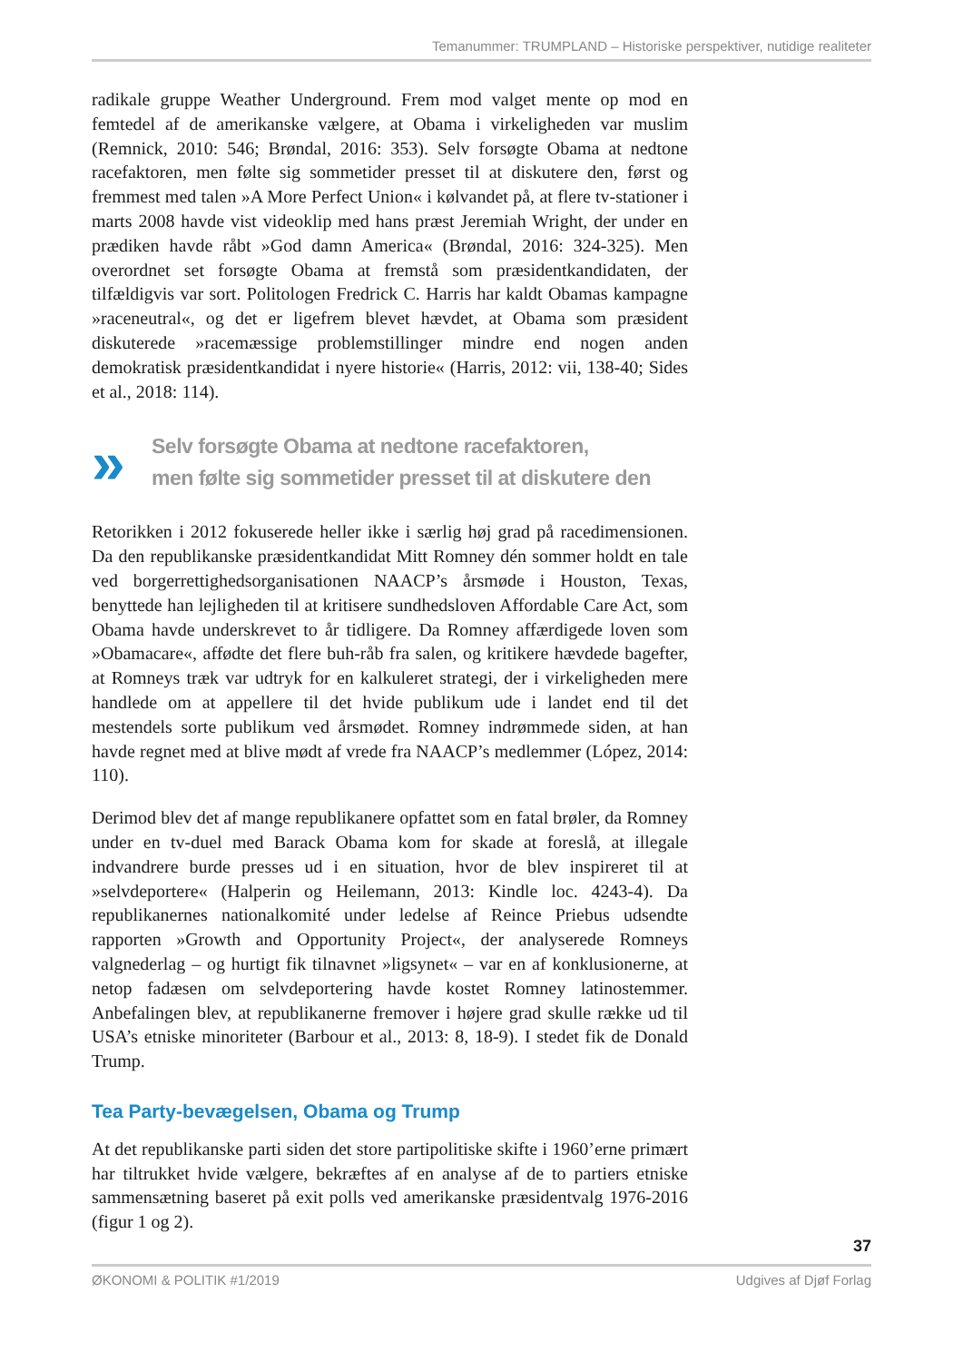Temanummer: TRUMPLAND – Historiske perspektiver, nutidige realiteter
radikale gruppe Weather Underground. Frem mod valget mente op mod en femtedel af de amerikanske vælgere, at Obama i virkeligheden var muslim (Remnick, 2010: 546; Brøndal, 2016: 353). Selv forsøgte Obama at nedtone racefaktoren, men følte sig sommetider presset til at diskutere den, først og fremmest med talen »A More Perfect Union« i kølvandet på, at flere tv-stationer i marts 2008 havde vist videoklip med hans præst Jeremiah Wright, der under en prædiken havde råbt »God damn America« (Brøndal, 2016: 324-325). Men overordnet set forsøgte Obama at fremstå som præsidentkandidaten, der tilfældigvis var sort. Politologen Fredrick C. Harris har kaldt Obamas kampagne »raceneutral«, og det er ligefrem blevet hævdet, at Obama som præsident diskuterede »racemæssige problemstillinger mindre end nogen anden demokratisk præsidentkandidat i nyere historie« (Harris, 2012: vii, 138-40; Sides et al., 2018: 114).
»
Selv forsøgte Obama at nedtone racefaktoren,
men følte sig sommetider presset til at diskutere den
Retorikken i 2012 fokuserede heller ikke i særlig høj grad på racedimensionen. Da den republikanske præsidentkandidat Mitt Romney dén sommer holdt en tale ved borgerrettighedsorganisationen NAACP’s årsmøde i Houston, Texas, benyttede han lejligheden til at kritisere sundhedsloven Affordable Care Act, som Obama havde underskrevet to år tidligere. Da Romney affærdigede loven som »Obamacare«, affødte det flere buh-råb fra salen, og kritikere hævdede bagefter, at Romneys træk var udtryk for en kalkuleret strategi, der i virkeligheden mere handlede om at appellere til det hvide publikum ude i landet end til det mestendels sorte publikum ved årsmødet. Romney indrømmede siden, at han havde regnet med at blive mødt af vrede fra NAACP’s medlemmer (López, 2014: 110).
Derimod blev det af mange republikanere opfattet som en fatal brøler, da Romney under en tv-duel med Barack Obama kom for skade at foreslå, at illegale indvandrere burde presses ud i en situation, hvor de blev inspireret til at »selvdeportere« (Halperin og Heilemann, 2013: Kindle loc. 4243-4). Da republikanernes nationalkomité under ledelse af Reince Priebus udsendte rapporten »Growth and Opportunity Project«, der analyserede Romneys valgnederlag – og hurtigt fik tilnavnet »ligsynet« – var en af konklusionerne, at netop fadæsen om selvdeportering havde kostet Romney latinostemmer. Anbefalingen blev, at republikanerne fremover i højere grad skulle række ud til USA’s etniske minoriteter (Barbour et al., 2013: 8, 18-9). I stedet fik de Donald Trump.
Tea Party-bevægelsen, Obama og Trump
At det republikanske parti siden det store partipolitiske skifte i 1960’erne primært har tiltrukket hvide vælgere, bekræftes af en analyse af de to partiers etniske sammensætning baseret på exit polls ved amerikanske præsidentvalg 1976-2016 (figur 1 og 2).
37
ØKONOMI & POLITIK #1/2019 Udgives af Djøf Forlag